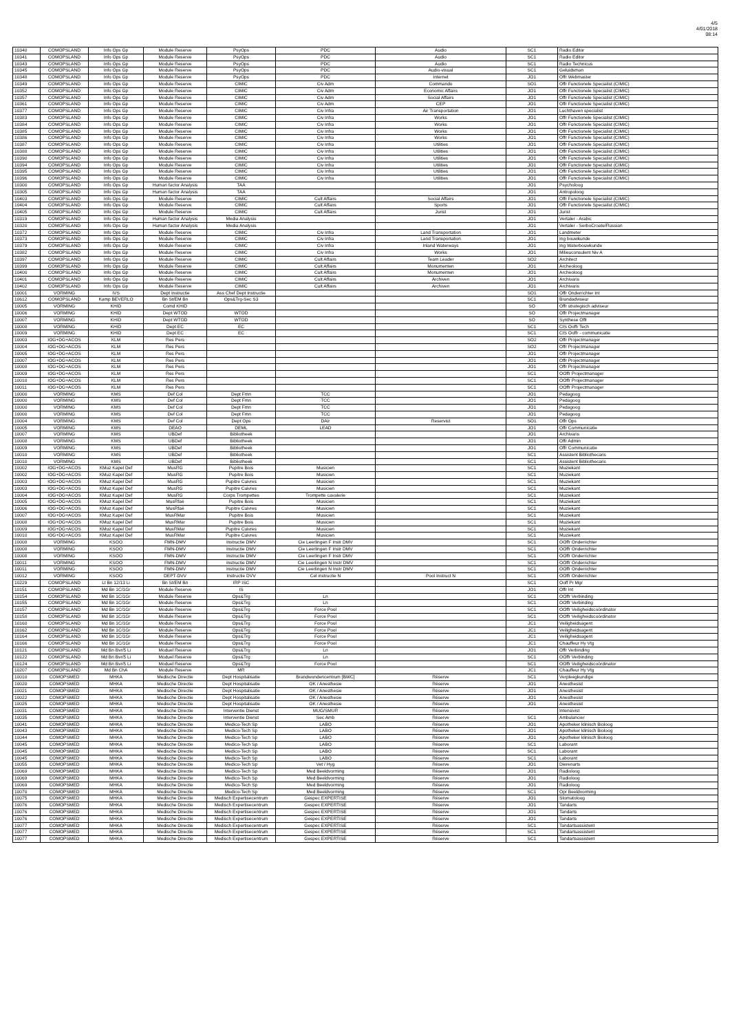4/5
4/01/2018
08:14
| 10340 | COMOPSLAND | Info Ops Gp | Module Reserve | PsyOps | PDC | Audio | SC1 | Radio Editor |
| 10341 | COMOPSLAND | Info Ops Gp | Module Reserve | PsyOps | PDC | Audio | SC1 | Radio Editor |
| 10343 | COMOPSLAND | Info Ops Gp | Module Reserve | PsyOps | PDC | Audio | SC1 | Radio Technicus |
| 10345 | COMOPSLAND | Info Ops Gp | Module Reserve | PsyOps | PDC | Audio-visual | SC1 | Geluidsman |
| 10348 | COMOPSLAND | Info Ops Gp | Module Reserve | PsyOps | PDC | Internet | JO1 | Offr Webmaster |
| 10349 | COMOPSLAND | Info Ops Gp | Module Reserve | CIMIC | Civ Adm | Commando | SO1 | Offr Functionele Specialist (CIMIC) |
| 10352 | COMOPSLAND | Info Ops Gp | Module Reserve | CIMIC | Civ Adm | Economic Affairs | JO1 | Offr Functionele Specialist (CIMIC) |
| 10357 | COMOPSLAND | Info Ops Gp | Module Reserve | CIMIC | Civ Adm | Social Affairs | JO1 | Offr Functionele Specialist (CIMIC) |
| 10361 | COMOPSLAND | Info Ops Gp | Module Reserve | CIMIC | Civ Adm | CEP | JO1 | Offr Functionele Specialist (CIMIC) |
| 10377 | COMOPSLAND | Info Ops Gp | Module Reserve | CIMIC | Civ Infra | Air Transportation | JO1 | Luchthaven specialist |
| 10383 | COMOPSLAND | Info Ops Gp | Module Reserve | CIMIC | Civ Infra | Works | JO1 | Offr Functionele Specialist (CIMIC) |
| 10384 | COMOPSLAND | Info Ops Gp | Module Reserve | CIMIC | Civ Infra | Works | JO1 | Offr Functionele Specialist (CIMIC) |
| 10385 | COMOPSLAND | Info Ops Gp | Module Reserve | CIMIC | Civ Infra | Works | JO1 | Offr Functionele Specialist (CIMIC) |
| 10386 | COMOPSLAND | Info Ops Gp | Module Reserve | CIMIC | Civ Infra | Works | JO1 | Offr Functionele Specialist (CIMIC) |
| 10387 | COMOPSLAND | Info Ops Gp | Module Reserve | CIMIC | Civ Infra | Utilities | JO1 | Offr Functionele Specialist (CIMIC) |
| 10388 | COMOPSLAND | Info Ops Gp | Module Reserve | CIMIC | Civ Infra | Utilities | JO1 | Offr Functionele Specialist (CIMIC) |
| 10390 | COMOPSLAND | Info Ops Gp | Module Reserve | CIMIC | Civ Infra | Utilities | JO1 | Offr Functionele Specialist (CIMIC) |
| 10394 | COMOPSLAND | Info Ops Gp | Module Reserve | CIMIC | Civ Infra | Utilities | JO1 | Offr Functionele Specialist (CIMIC) |
| 10395 | COMOPSLAND | Info Ops Gp | Module Reserve | CIMIC | Civ Infra | Utilities | JO1 | Offr Functionele Specialist (CIMIC) |
| 10396 | COMOPSLAND | Info Ops Gp | Module Reserve | CIMIC | Civ Infra | Utilities | JO1 | Offr Functionele Specialist (CIMIC) |
| 10300 | COMOPSLAND | Info Ops Gp | Human factor Analysis | TAA | | | JO1 | Psycholoog |
| 10305 | COMOPSLAND | Info Ops Gp | Human factor Analysis | TAA | | | JO1 | Antropoloog |
| 10403 | COMOPSLAND | Info Ops Gp | Module Reserve | CIMIC | Cult Affairs | Social Affairs | JO1 | Offr Functionele Specialist (CIMIC) |
| 10404 | COMOPSLAND | Info Ops Gp | Module Reserve | CIMIC | Cult Affairs | Sports | JO1 | Offr Functionele Specialist (CIMIC) |
| 10405 | COMOPSLAND | Info Ops Gp | Module Reserve | CIMIC | Cult Affairs | Jurist | JO1 | Jurist |
| 10319 | COMOPSLAND | Info Ops Gp | Human factor Analysis | Media Analysis | | | JO1 | Vertaler - Arabic |
| 10320 | COMOPSLAND | Info Ops Gp | Human factor Analysis | Media Analysis | | | JO1 | Vertaler - SerboCroate/Russian |
| 10372 | COMOPSLAND | Info Ops Gp | Module Reserve | CIMIC | Civ Infra | Land Transportation | JO1 | Landmeter |
| 10373 | COMOPSLAND | Info Ops Gp | Module Reserve | CIMIC | Civ Infra | Land Transportation | JO1 | Ing bouwkunde |
| 10379 | COMOPSLAND | Info Ops Gp | Module Reserve | CIMIC | Civ Infra | Inland Waterways | JO1 | Ing Waterbouwkunde |
| 10382 | COMOPSLAND | Info Ops Gp | Module Reserve | CIMIC | Civ Infra | Works | JO1 | Milieuconsulent Niv A |
| 10397 | COMOPSLAND | Info Ops Gp | Module Reserve | CIMIC | Cult Affairs | Team Leader | SO2 | Architect |
| 10399 | COMOPSLAND | Info Ops Gp | Module Reserve | CIMIC | Cult Affairs | Monumenten | JO1 | Archeoloog |
| 10400 | COMOPSLAND | Info Ops Gp | Module Reserve | CIMIC | Cult Affairs | Monumenten | JO1 | Archeoloog |
| 10401 | COMOPSLAND | Info Ops Gp | Module Reserve | CIMIC | Cult Affairs | Archiven | JO1 | Archivaris |
| 10402 | COMOPSLAND | Info Ops Gp | Module Reserve | CIMIC | Cult Affairs | Archiven | JO1 | Archivaris |
| 10001 | VORMING | IVS | Dept Instructie | Ass Chef Dept Instructie | | | SO1 | Offr Onderrichter Int |
| 10612 | COMOPSLAND | Kamp BEVERLO | Bn St/EM Bn | Ops&Trg-Sec S3 | | | SC1 | Brandadviseur |
| 10005 | VORMING | KHID | Comd KHID | | | | SO | Offr strategisch adviseur |
| 10006 | VORMING | KHID | Dept WTOD | WTOD | | | SO | Offr Projectmanager |
| 10007 | VORMING | KHID | Dept WTOD | WTOD | | | SO | Synthese Offr |
| 10008 | VORMING | KHID | Dept EC | EC | | | SC1 | CIS Ooffr Tech |
| 10009 | VORMING | KHID | Dept EC | EC | | | SC1 | CIS Ooffr - communicatie |
| 10003 | IOG+DG+ACOS | KLM | Res Pers | | | | SO2 | Offr Projectmanager |
| 10004 | IOG+DG+ACOS | KLM | Res Pers | | | | SO2 | Offr Projectmanager |
| 10005 | IOG+DG+ACOS | KLM | Res Pers | | | | JO1 | Offr Projectmanager |
| 10007 | IOG+DG+ACOS | KLM | Res Pers | | | | JO1 | Offr Projectmanager |
| 10008 | IOG+DG+ACOS | KLM | Res Pers | | | | JO1 | Offr Projectmanager |
| 10009 | IOG+DG+ACOS | KLM | Res Pers | | | | SC1 | OOffr Projectmanager |
| 10010 | IOG+DG+ACOS | KLM | Res Pers | | | | SC1 | OOffr Projectmanager |
| 10011 | IOG+DG+ACOS | KLM | Res Pers | | | | SC1 | OOffr Projectmanager |
| 10000 | VORMING | KMS | Def Col | Dept Fmn | TCC | | JO1 | Pedagoog |
| 10000 | VORMING | KMS | Def Col | Dept Fmn | TCC | | JO1 | Pedagoog |
| 10000 | VORMING | KMS | Def Col | Dept Fmn | TCC | | JO1 | Pedagoog |
| 10000 | VORMING | KMS | Def Col | Dept Fmn | TCC | | JO1 | Pedagoog |
| 10004 | VORMING | KMS | Def Col | Dept Ops | DAir | Reservist | SO1 | Offr Ops |
| 10005 | VORMING | KMS | DEAO | DEML | LEAD | | JO1 | Offr Communicatie |
| 10007 | VORMING | KMS | UBDef | Bibliotheek | | | JO1 | Archivaris |
| 10008 | VORMING | KMS | UBDef | Bibliotheek | | | JO1 | Offr Admin |
| 10009 | VORMING | KMS | UBDef | Bibliotheek | | | JO1 | Offr Communicatie |
| 10010 | VORMING | KMS | UBDef | Bibliotheek | | | SC1 | Assistent Bibliothecaris |
| 10010 | VORMING | KMS | UBDef | Bibliotheek | | | SC1 | Assistent Bibliothecaris |
| 10002 | IOG+DG+ACOS | KMuz Kapel Def | MusRG | Pupitre Bois | Musicien | | SC1 | Muziekant |
| 10002 | IOG+DG+ACOS | KMuz Kapel Def | MusRG | Pupitre Bois | Musicien | | SC1 | Muziekant |
| 10003 | IOG+DG+ACOS | KMuz Kapel Def | MusRG | Pupitre Cuivres | Musicien | | SC1 | Muziekant |
| 10003 | IOG+DG+ACOS | KMuz Kapel Def | MusRG | Pupitre Cuivres | Musicien | | SC1 | Muziekant |
| 10004 | IOG+DG+ACOS | KMuz Kapel Def | MusRG | Corps Trompettes | Trompette cavalerie | | SC1 | Muziekant |
| 10005 | IOG+DG+ACOS | KMuz Kapel Def | MusRfaé | Pupitre Bois | Musicien | | SC1 | Muziekant |
| 10006 | IOG+DG+ACOS | KMuz Kapel Def | MusRfaé | Pupitre Cuivres | Musicien | | SC1 | Muziekant |
| 10007 | IOG+DG+ACOS | KMuz Kapel Def | MusRMar | Pupitre Bois | Musicien | | SC1 | Muziekant |
| 10008 | IOG+DG+ACOS | KMuz Kapel Def | MusRMar | Pupitre Bois | Musicien | | SC1 | Muziekant |
| 10009 | IOG+DG+ACOS | KMuz Kapel Def | MusRMar | Pupitre Cuivres | Musicien | | SC1 | Muziekant |
| 10010 | IOG+DG+ACOS | KMuz Kapel Def | MusRMar | Pupitre Cuivres | Musicien | | SC1 | Muziekant |
| 10008 | VORMING | KSOO | FMN-DMV | Instructie DMV | Cie Leerlingen F Instr DMV | | SC1 | OOffr Onderrichter |
| 10008 | VORMING | KSOO | FMN-DMV | Instructie DMV | Cie Leerlingen F Instr DMV | | SC1 | OOffr Onderrichter |
| 10008 | VORMING | KSOO | FMN-DMV | Instructie DMV | Cie Leerlingen F Instr DMV | | SC1 | OOffr Onderrichter |
| 10011 | VORMING | KSOO | FMN-DMV | Instructie DMV | Cie Leerlingen N Instr DMV | | SC1 | OOffr Onderrichter |
| 10011 | VORMING | KSOO | FMN-DMV | Instructie DMV | Cie Leerlingen N Instr DMV | | SC1 | OOffr Onderrichter |
| 10012 | VORMING | KSOO | DEPT-DVV | Instructie DVV | Cel instructie N | Pool Instruct N | SC1 | OOffr Onderrichter |
| 10229 | COMOPSLAND | Lt Bn 12/13 Li | Bn St/EM Bn | IRP ISC | | | SC1 | Ooff Pr Mgr |
| 10151 | COMOPSLAND | Md Bn 1C/1Gr | Module Reserve | IS | | | JO1 | Offr Int |
| 10154 | COMOPSLAND | Md Bn 1C/1Gr | Module Reserve | Ops&Trg | Ln | | SC1 | OOffr Verbinding |
| 10155 | COMOPSLAND | Md Bn 1C/1Gr | Module Reserve | Ops&Trg | Ln | | SC1 | OOffr Verbinding |
| 10157 | COMOPSLAND | Md Bn 1C/1Gr | Module Reserve | Ops&Trg | Force Pool | | SC1 | OOffr Veiligheidscoördinator |
| 10158 | COMOPSLAND | Md Bn 1C/1Gr | Module Reserve | Ops&Trg | Force Pool | | SC1 | OOffr Veiligheidscoördinator |
| 10160 | COMOPSLAND | Md Bn 1C/1Gr | Module Reserve | Ops&Trg | Force Pool | | JC1 | Veiligheidsagent |
| 10162 | COMOPSLAND | Md Bn 1C/1Gr | Module Reserve | Ops&Trg | Force Pool | | JC1 | Veiligheidsagent |
| 10164 | COMOPSLAND | Md Bn 1C/1Gr | Module Reserve | Ops&Trg | Force Pool | | JC1 | Veiligheidsagent |
| 10166 | COMOPSLAND | Md Bn 1C/1Gr | Module Reserve | Ops&Trg | Force Pool | | JC1 | Chauffeur Hy Vtg |
| 10121 | COMOPSLAND | Md Bn Bvr/5 Li | Moduel Reserve | Ops&Trg | Ln | | JO1 | Offr Verbinding |
| 10122 | COMOPSLAND | Md Bn Bvr/5 Li | Moduel Reserve | Ops&Trg | Ln | | SC1 | OOffr Verbinding |
| 10124 | COMOPSLAND | Md Bn Bvr/5 Li | Moduel Reserve | Ops&Trg | Force Pool | | SC1 | OOffr Veiligheidscoördinator |
| 10207 | COMOPSLAND | Md Bn ChA | Module Reserve | MR | | | JC1 | Chauffeur Hy Vtg |
| 10010 | COMOPSMED | MHKA | Medische Directie | Dept Hospitalisatie | Brandwondencentrum [BWC] | Réserve | SC1 | Verpleegkundige |
| 10020 | COMOPSMED | MHKA | Medische Directie | Dept Hospitalisatie | OK / Anesthesie | Réserve | JO1 | Anesthesist |
| 10021 | COMOPSMED | MHKA | Medische Directie | Dept Hospitalisatie | OK / Anesthesie | Réserve | JO1 | Anesthesist |
| 10022 | COMOPSMED | MHKA | Medische Directie | Dept Hospitalisatie | OK / Anesthesie | Réserve | JO1 | Anesthesist |
| 10025 | COMOPSMED | MHKA | Medische Directie | Dept Hospitalisatie | OK / Anesthesie | Réserve | JO1 | Anesthesist |
| 10031 | COMOPSMED | MHKA | Medische Directie | Interventie Dienst | MUG/SMUR | Réserve | | Intensivist |
| 10035 | COMOPSMED | MHKA | Medische Directie | Interventie Dienst | Sec Amb | Réserve | SC1 | Ambulancier |
| 10041 | COMOPSMED | MHKA | Medische Directie | Medico-Tech Sp | LABO | Réserve | JO1 | Apotheker klinisch Bioloog |
| 10043 | COMOPSMED | MHKA | Medische Directie | Medico-Tech Sp | LABO | Réserve | JO1 | Apotheker klinisch Bioloog |
| 10044 | COMOPSMED | MHKA | Medische Directie | Medico-Tech Sp | LABO | Réserve | JO1 | Apotheker klinisch Bioloog |
| 10045 | COMOPSMED | MHKA | Medische Directie | Medico-Tech Sp | LABO | Réserve | SC1 | Laborant |
| 10045 | COMOPSMED | MHKA | Medische Directie | Medico-Tech Sp | LABO | Réserve | SC1 | Laborant |
| 10045 | COMOPSMED | MHKA | Medische Directie | Medico-Tech Sp | LABO | Réserve | SC1 | Laborant |
| 10055 | COMOPSMED | MHKA | Medische Directie | Medico-Tech Sp | Vet / Hyg | Réserve | JO1 | Dierenarts |
| 10069 | COMOPSMED | MHKA | Medische Directie | Medico-Tech Sp | Med Beeldvorming | Réserve | JO1 | Radioloog |
| 10069 | COMOPSMED | MHKA | Medische Directie | Medico-Tech Sp | Med Beeldvorming | Réserve | JO1 | Radioloog |
| 10069 | COMOPSMED | MHKA | Medische Directie | Medico-Tech Sp | Med Beeldvorming | Réserve | JO1 | Radioloog |
| 10070 | COMOPSMED | MHKA | Medische Directie | Medico-Tech Sp | Med Beeldvorming | Réserve | SC1 | Opr Beeldvorming |
| 10075 | COMOPSMED | MHKA | Medische Directie | Medisch Expertisecentrum | Gespec EXPERTISE | Réserve | JO1 | Stomatoloog |
| 10076 | COMOPSMED | MHKA | Medische Directie | Medisch Expertisecentrum | Gespec EXPERTISE | Réserve | JO1 | Tandarts |
| 10076 | COMOPSMED | MHKA | Medische Directie | Medisch Expertisecentrum | Gespec EXPERTISE | Réserve | JO1 | Tandarts |
| 10076 | COMOPSMED | MHKA | Medische Directie | Medisch Expertisecentrum | Gespec EXPERTISE | Réserve | JO1 | Tandarts |
| 10077 | COMOPSMED | MHKA | Medische Directie | Medisch Expertisecentrum | Gespec EXPERTISE | Réserve | SC1 | Tandartsassistent |
| 10077 | COMOPSMED | MHKA | Medische Directie | Medisch Expertisecentrum | Gespec EXPERTISE | Réserve | SC1 | Tandartsassistent |
| 10077 | COMOPSMED | MHKA | Medische Directie | Medisch Expertisecentrum | Gespec EXPERTISE | Réserve | SC1 | Tandartsassistent |